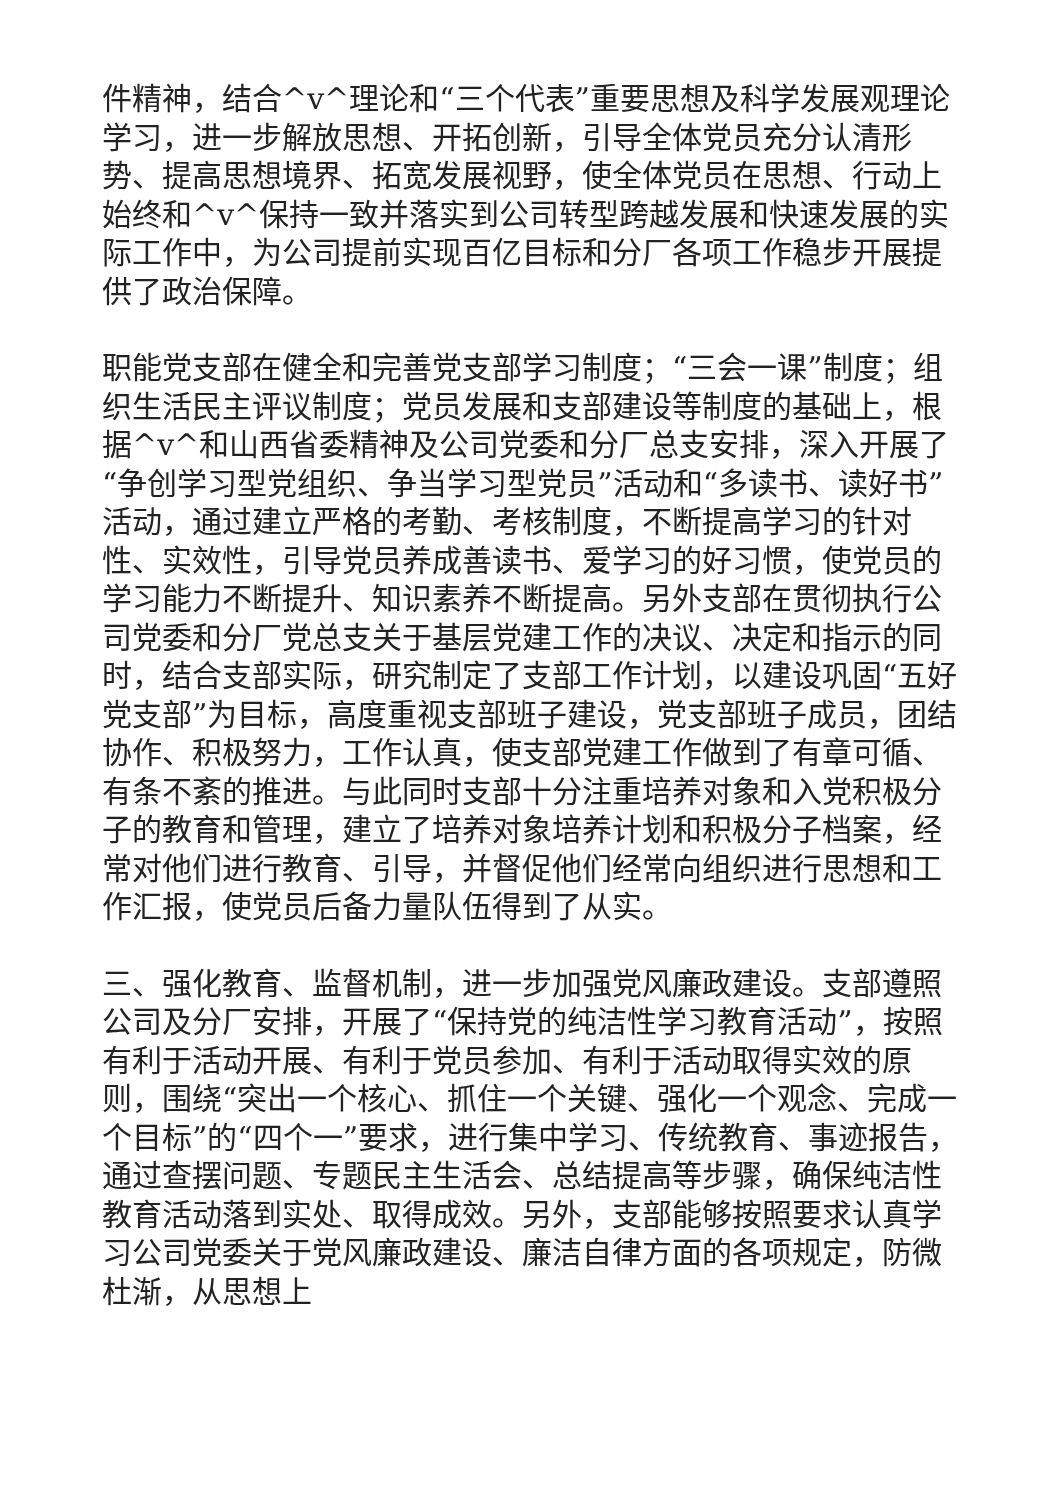件精神，结合^v^理论和“三个代表”重要思想及科学发展观理论学习，进一步解放思想、开拓创新，引导全体党员充分认清形势、提高思想境界、拓宽发展视野，使全体党员在思想、行动上始终和^v^保持一致并落实到公司转型跨越发展和快速发展的实际工作中，为公司提前实现百亿目标和分厂各项工作稳步开展提供了政治保障。
职能党支部在健全和完善党支部学习制度；“三会一课”制度；组织生活民主评议制度；党员发展和支部建设等制度的基础上，根据^v^和山西省委精神及公司党委和分厂总支安排，深入开展了“争创学习型党组织、争当学习型党员”活动和“多读书、读好书”活动，通过建立严格的考勤、考核制度，不断提高学习的针对性、实效性，引导党员养成善读书、爱学习的好习惯，使党员的学习能力不断提升、知识素养不断提高。另外支部在贯彻执行公司党委和分厂党总支关于基层党建工作的决议、决定和指示的同时，结合支部实际，研究制定了支部工作计划，以建设巩固“五好党支部”为目标，高度重视支部班子建设，党支部班子成员，团结协作、积极努力，工作认真，使支部党建工作做到了有章可循、有条不紊的推进。与此同时支部十分注重培养对象和入党积极分子的教育和管理，建立了培养对象培养计划和积极分子档案，经常对他们进行教育、引导，并督促他们经常向组织进行思想和工作汇报，使党员后备力量队伍得到了从实。
三、强化教育、监督机制，进一步加强党风廉政建设。支部遵照公司及分厂安排，开展了“保持党的纯洁性学习教育活动”，按照有利于活动开展、有利于党员参加、有利于活动取得实效的原则，围绕“突出一个核心、抓住一个关键、强化一个观念、完成一个目标”的“四个一”要求，进行集中学习、传统教育、事迹报告，通过查摆问题、专题民主生活会、总结提高等步骤，确保纯洁性教育活动落到实处、取得成效。另外，支部能够按照要求认真学习公司党委关于党风廉政建设、廉洁自律方面的各项规定，防微杜渐，从思想上